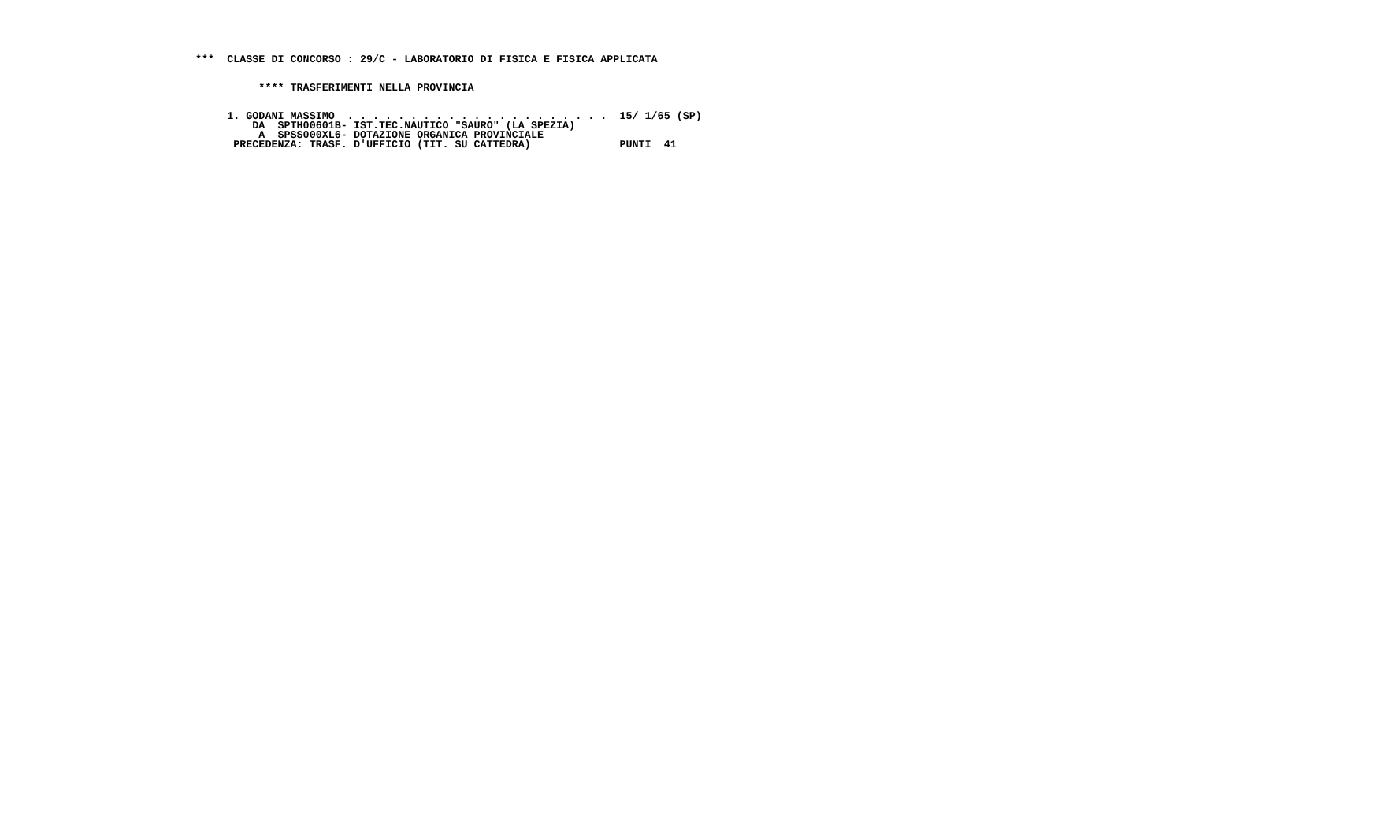***  CLASSE DI CONCORSO : 29/C - LABORATORIO DI FISICA E FISICA APPLICATA


          **** TRASFERIMENTI NELLA PROVINCIA


     1. GODANI MASSIMO  . . . . . . . . . . . . . . . . . . . . .  15/ 1/65 (SP)
         DA  SPTH00601B- IST.TEC.NAUTICO "SAURO" (LA SPEZIA)
          A  SPSS000XL6- DOTAZIONE ORGANICA PROVINCIALE
      PRECEDENZA: TRASF. D'UFFICIO (TIT. SU CATTEDRA)              PUNTI  41